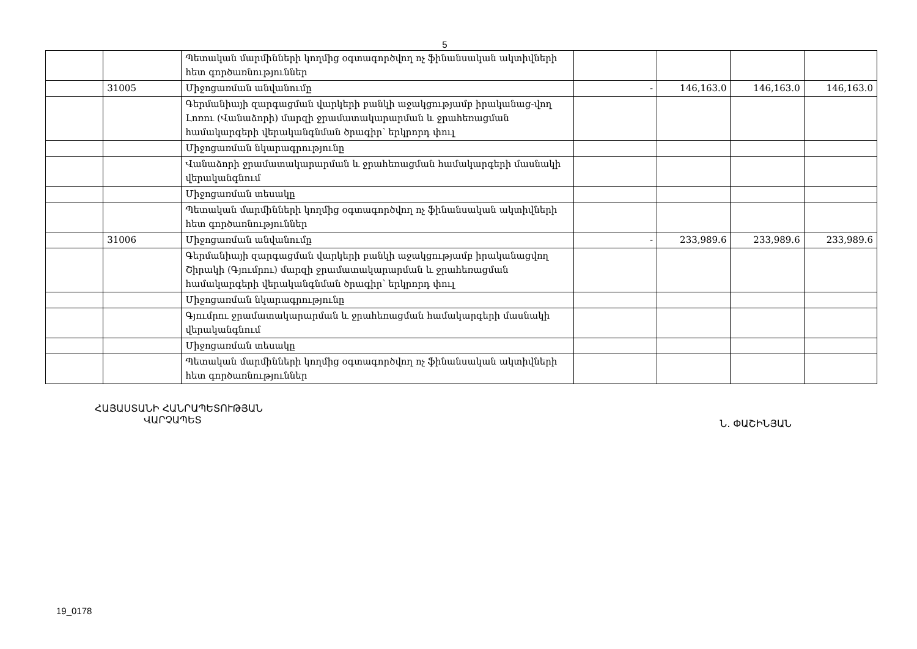5
| | | Պետական մարմինների կողմից օգտագործվող ոչ ֆինանսական ակտիվների հետ գործառնություններ | | | | |
| | 31005 | Միջոցառման անվանումը | - | 146,163.0 | 146,163.0 | 146,163.0 |
| | | Գերմանիայի զարգացման վարկերի բանկի աջակցությամբ իրականաց-վող Լոռու (Վանաձորի) մարզի ջրամատակարարման և ջրահեռացման համակարգերի վերականգնման ծրագիր՝ երկրորդ փուլ | | | | |
| | | Միջոցառման նկարագրությունը | | | | |
| | | Վանաձորի ջրամատակարարման և ջրահեռացման համակարգերի մասնակի վերականգնում | | | | |
| | | Միջոցառման տեսակը | | | | |
| | | Պետական մարմինների կողմից օգտագործվող ոչ ֆինանսական ակտիվների հետ գործառնություններ | | | | |
| | 31006 | Միջոցառման անվանումը | - | 233,989.6 | 233,989.6 | 233,989.6 |
| | | Գերմանիայի զարգացման վարկերի բանկի աջակցությամբ իրականացվող Շիրակի (Գյումրու) մարզի ջրամատակարարման և ջրահեռացման համակարգերի վերականգնման ծրագիր՝ երկրորդ փուլ | | | | |
| | | Միջոցառման նկարագրությունը | | | | |
| | | Գյումրու ջրամատակարարման և ջրահեռացման համակարգերի մասնակի վերականգնում | | | | |
| | | Միջոցառման տեսակը | | | | |
| | | Պետական մարմինների կողմից օգտագործվող ոչ ֆինանսական ակտիվների հետ գործառնություններ | | | | |
ՀԱՅԱՍՏԱՆԻ ՀԱՆՐԱՊԵՏՈՒԹՅԱՆ
ՎԱՐՉԱՊԵՏ
Ն. ՓԱՇԻՆՅԱՆ
19_0178